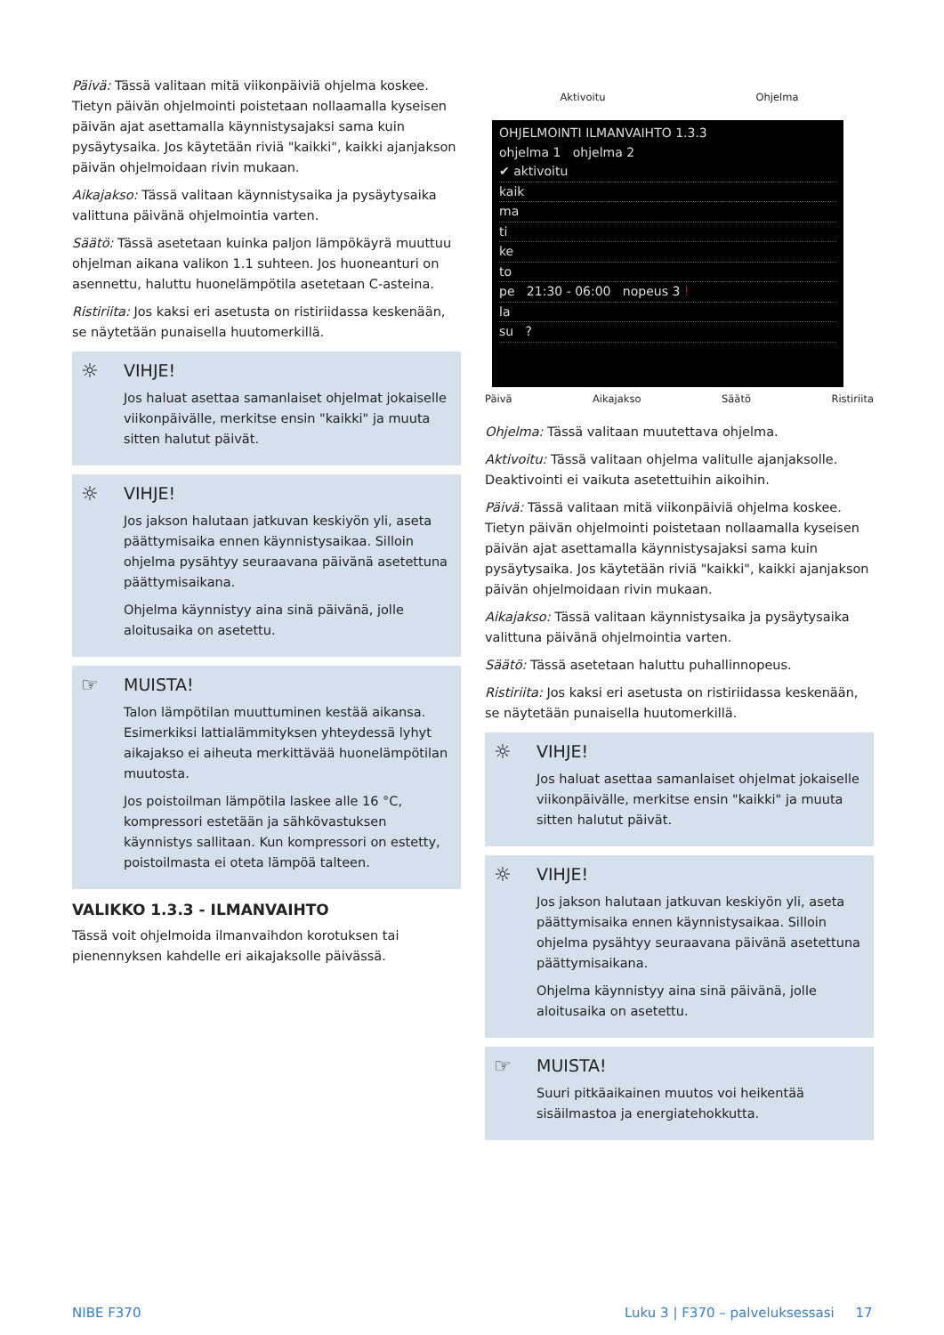Päivä: Tässä valitaan mitä viikonpäiviä ohjelma koskee. Tietyn päivän ohjelmointi poistetaan nollaamalla kyseisen päivän ajat asettamalla käynnistysajaksi sama kuin pysäytysaika. Jos käytetään riviä "kaikki", kaikki ajanjakson päivän ohjelmoidaan rivin mukaan.
Aikajakso: Tässä valitaan käynnistysaika ja pysäytysaika valittuna päivänä ohjelmointia varten.
Säätö: Tässä asetetaan kuinka paljon lämpökäyrä muuttuu ohjelman aikana valikon 1.1 suhteen. Jos huoneanturi on asennettu, haluttu huonelämpötila asetetaan C-asteina.
Ristiriita: Jos kaksi eri asetusta on ristiriidassa keskenään, se näytetään punaisella huutomerkillä.
☼
VIHJE!
Jos haluat asettaa samanlaiset ohjelmat jokaiselle viikonpäivälle, merkitse ensin "kaikki" ja muuta sitten halutut päivät.
☼
VIHJE!
Jos jakson halutaan jatkuvan keskiyön yli, aseta päättymisaika ennen käynnistysaikaa. Silloin ohjelma pysähtyy seuraavana päivänä asetettuna päättymisaikana.
Ohjelma käynnistyy aina sinä päivänä, jolle aloitusaika on asetettu.
☞
MUISTA!
Talon lämpötilan muuttuminen kestää aikansa. Esimerkiksi lattialämmityksen yhteydessä lyhyt aikajakso ei aiheuta merkittävää huonelämpötilan muutosta.
Jos poistoilman lämpötila laskee alle 16 °C, kompressori estetään ja sähkövastuksen käynnistys sallitaan. Kun kompressori on estetty, poistoilmasta ei oteta lämpöä talteen.
VALIKKO 1.3.3 - ILMANVAIHTO
Tässä voit ohjelmoida ilmanvaihdon korotuksen tai pienennyksen kahdelle eri aikajaksolle päivässä.
Aktivoitu Ohjelma
OHJELMOINTI ILMANVAIHTO 1.3.3
ohjelma 1 ohjelma 2
✔ aktivoitu
kaik
ma
ti
ke
to
pe 21:30 - 06:00 nopeus 3 !
la
su ?
Päivä Aikajakso Säätö Ristiriita
Ohjelma: Tässä valitaan muutettava ohjelma.
Aktivoitu: Tässä valitaan ohjelma valitulle ajanjaksolle. Deaktivointi ei vaikuta asetettuihin aikoihin.
Päivä: Tässä valitaan mitä viikonpäiviä ohjelma koskee. Tietyn päivän ohjelmointi poistetaan nollaamalla kyseisen päivän ajat asettamalla käynnistysajaksi sama kuin pysäytysaika. Jos käytetään riviä "kaikki", kaikki ajanjakson päivän ohjelmoidaan rivin mukaan.
Aikajakso: Tässä valitaan käynnistysaika ja pysäytysaika valittuna päivänä ohjelmointia varten.
Säätö: Tässä asetetaan haluttu puhallinnopeus.
Ristiriita: Jos kaksi eri asetusta on ristiriidassa keskenään, se näytetään punaisella huutomerkillä.
☼
VIHJE!
Jos haluat asettaa samanlaiset ohjelmat jokaiselle viikonpäivälle, merkitse ensin "kaikki" ja muuta sitten halutut päivät.
☼
VIHJE!
Jos jakson halutaan jatkuvan keskiyön yli, aseta päättymisaika ennen käynnistysaikaa. Silloin ohjelma pysähtyy seuraavana päivänä asetettuna päättymisaikana.
Ohjelma käynnistyy aina sinä päivänä, jolle aloitusaika on asetettu.
☞
MUISTA!
Suuri pitkäaikainen muutos voi heikentää sisäilmastoa ja energiatehokkutta.
NIBE F370
Luku 3 | F370 – palveluksessasi 17